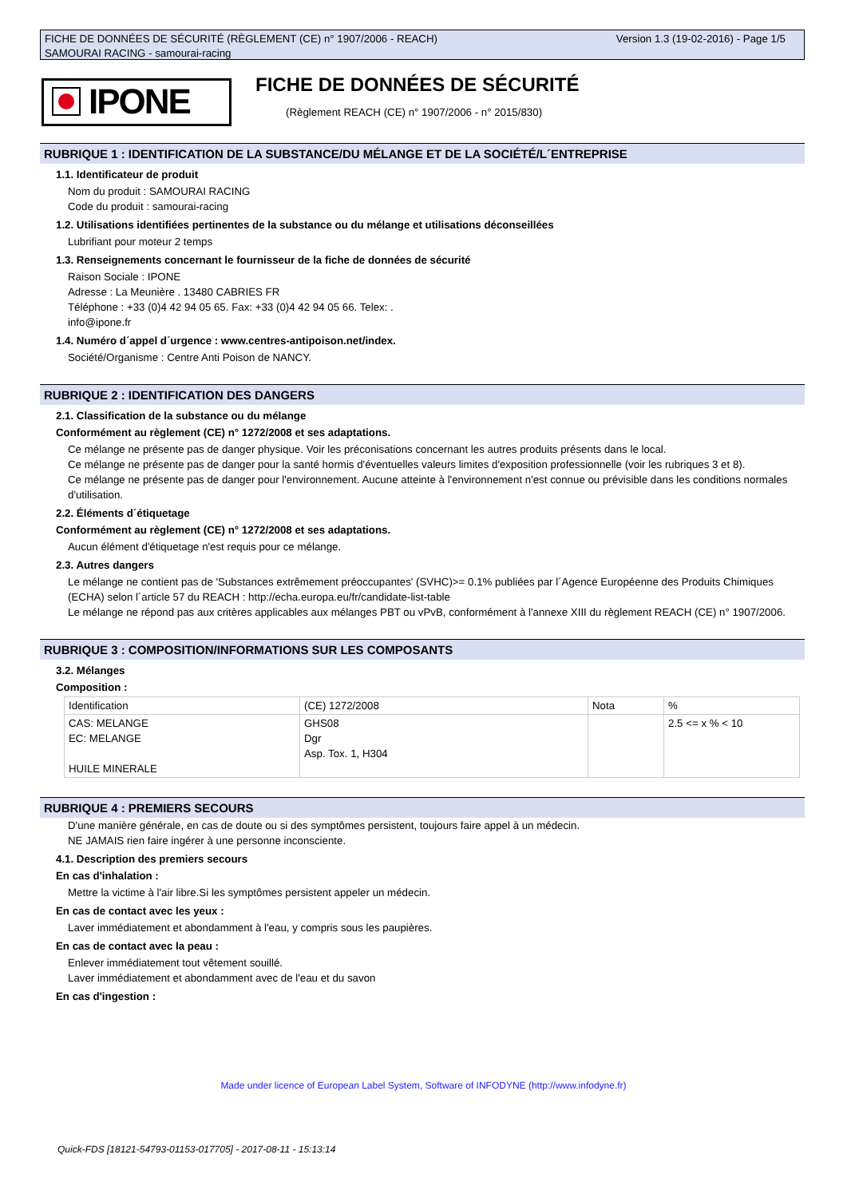Version 1.3 (19-02-2016) - Page 1/5 FICHE DE DONNÉES DE SÉCURITÉ (RÈGLEMENT (CE) n° 1907/2006 - REACH)
SAMOURAI RACING - samourai-racing
IPONE FICHE DE DONNÉES DE SÉCURITÉ
(Règlement REACH (CE) n° 1907/2006 - n° 2015/830)
RUBRIQUE 1 : IDENTIFICATION DE LA SUBSTANCE/DU MÉLANGE ET DE LA SOCIÉTÉ/L´ENTREPRISE
1.1. Identificateur de produit
Nom du produit : SAMOURAI RACING
Code du produit : samourai-racing
1.2. Utilisations identifiées pertinentes de la substance ou du mélange et utilisations déconseillées
Lubrifiant pour moteur 2 temps
1.3. Renseignements concernant le fournisseur de la fiche de données de sécurité
Raison Sociale : IPONE
Adresse : La Meunière . 13480 CABRIES FR
Téléphone : +33 (0)4 42 94 05 65. Fax: +33 (0)4 42 94 05 66. Telex: .
info@ipone.fr
1.4. Numéro d´appel d´urgence : www.centres-antipoison.net/index.
Société/Organisme : Centre Anti Poison de NANCY.
RUBRIQUE 2 : IDENTIFICATION DES DANGERS
2.1. Classification de la substance ou du mélange
Conformément au règlement (CE) n° 1272/2008 et ses adaptations.
Ce mélange ne présente pas de danger physique. Voir les préconisations concernant les autres produits présents dans le local.
Ce mélange ne présente pas de danger pour la santé hormis d'éventuelles valeurs limites d'exposition professionnelle (voir les rubriques 3 et 8).
Ce mélange ne présente pas de danger pour l'environnement. Aucune atteinte à l'environnement n'est connue ou prévisible dans les conditions normales d'utilisation.
2.2. Éléments d´étiquetage
Conformément au règlement (CE) n° 1272/2008 et ses adaptations.
Aucun élément d'étiquetage n'est requis pour ce mélange.
2.3. Autres dangers
Le mélange ne contient pas de 'Substances extrêmement préoccupantes' (SVHC)>= 0.1% publiées par l´Agence Européenne des Produits Chimiques (ECHA) selon l´article 57 du REACH : http://echa.europa.eu/fr/candidate-list-table
Le mélange ne répond pas aux critères applicables aux mélanges PBT ou vPvB, conformément à l'annexe XIII du règlement REACH (CE) n° 1907/2006.
RUBRIQUE 3 : COMPOSITION/INFORMATIONS SUR LES COMPOSANTS
3.2. Mélanges
Composition :
| Identification | (CE) 1272/2008 | Nota | % |
| CAS: MELANGE EC: MELANGE HUILE MINERALE | GHS08 Dgr Asp. Tox. 1, H304 | | 2.5 <= x % < 10 |
RUBRIQUE 4 : PREMIERS SECOURS
D'une manière générale, en cas de doute ou si des symptômes persistent, toujours faire appel à un médecin.
NE JAMAIS rien faire ingérer à une personne inconsciente.
4.1. Description des premiers secours
En cas d'inhalation :
Mettre la victime à l'air libre.Si les symptômes persistent appeler un médecin.
En cas de contact avec les yeux :
Laver immédiatement et abondamment à l'eau, y compris sous les paupières.
En cas de contact avec la peau :
Enlever immédiatement tout vêtement souillé.
Laver immédiatement et abondamment avec de l'eau et du savon
En cas d'ingestion :
Made under licence of European Label System, Software of INFODYNE (http://www.infodyne.fr)
Quick-FDS [18121-54793-01153-017705] - 2017-08-11 - 15:13:14